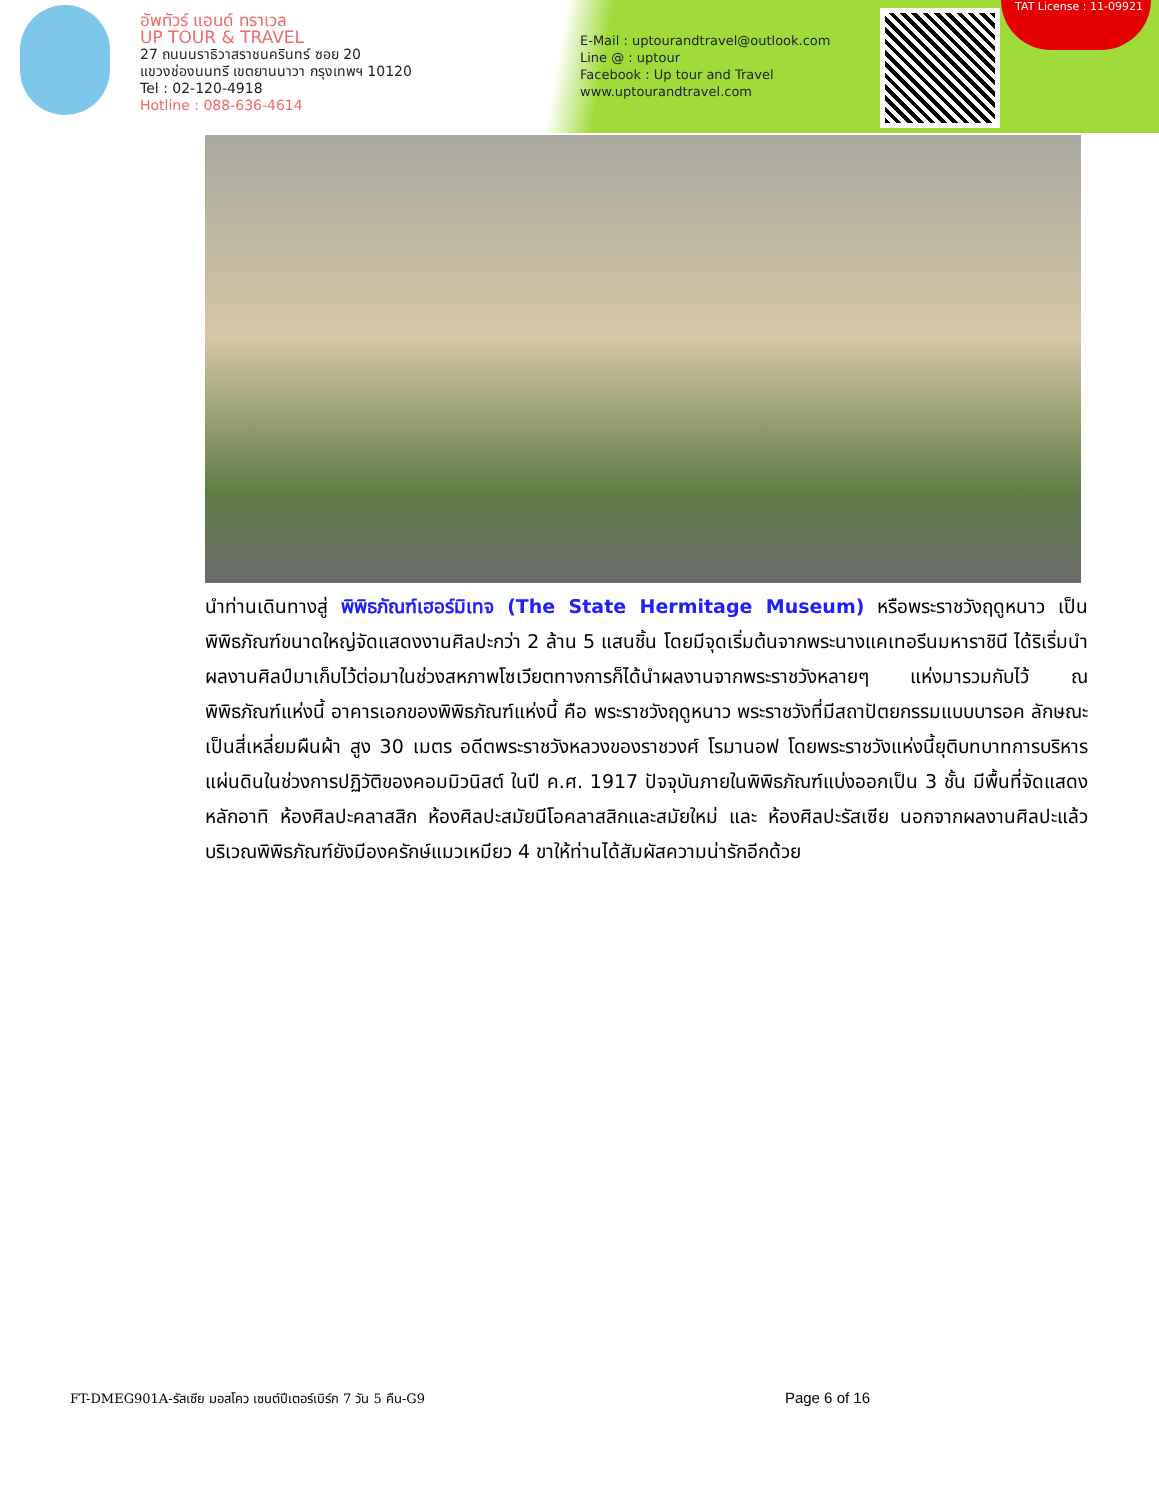อัพทัวร์ แอนด์ ทราเวล
UP TOUR & TRAVEL
27 ถนนนราธิวาสราชนครินทร์ ซอย 20
แขวงช่องนนทรี เขตยานนาวา กรุงเทพฯ 10120
Tel : 02-120-4918
Hotline : 088-636-4614
E-Mail : uptourandtravel@outlook.com
Line @ : uptour
Facebook : Up tour and Travel
www.uptourandtravel.com
TAT License : 11-09921
นำท่านเดินทางสู่ พิพิธภัณฑ์เฮอร์มิเทจ (The State Hermitage Museum) หรือพระราชวังฤดูหนาว เป็นพิพิธภัณฑ์ขนาดใหญ่จัดแสดงงานศิลปะกว่า 2 ล้าน 5 แสนชิ้น โดยมีจุดเริ่มต้นจากพระนางแคเทอรีนมหาราชินี ได้ริเริ่มนำผลงานศิลป์มาเก็บไว้ต่อมาในช่วงสหภาพโซเวียตทางการก็ได้นำผลงานจากพระราชวังหลายๆ แห่งมารวมกับไว้ ณ พิพิธภัณฑ์แห่งนี้ อาคารเอกของพิพิธภัณฑ์แห่งนี้ คือ พระราชวังฤดูหนาว พระราชวังที่มีสถาปัตยกรรมแบบบารอค ลักษณะเป็นสี่เหลี่ยมผืนผ้า สูง 30 เมตร อดีตพระราชวังหลวงของราชวงศ์ โรมานอฟ โดยพระราชวังแห่งนี้ยุติบทบาทการบริหารแผ่นดินในช่วงการปฏิวัติของคอมมิวนิสต์ ในปี ค.ศ. 1917 ปัจจุบันภายในพิพิธภัณฑ์แบ่งออกเป็น 3 ชั้น มีพื้นที่จัดแสดงหลักอาทิ ห้องศิลปะคลาสสิก ห้องศิลปะสมัยนีโอคลาสสิกและสมัยใหม่ และ ห้องศิลปะรัสเซีย นอกจากผลงานศิลปะแล้วบริเวณพิพิธภัณฑ์ยังมีองครักษ์แมวเหมียว 4 ขาให้ท่านได้สัมผัสความน่ารักอีกด้วย
FT-DMEG901A-รัสเซีย มอสโคว เซนต์ปีเตอร์เบิร์ก 7 วัน 5 คืน-G9 Page 6 of 16